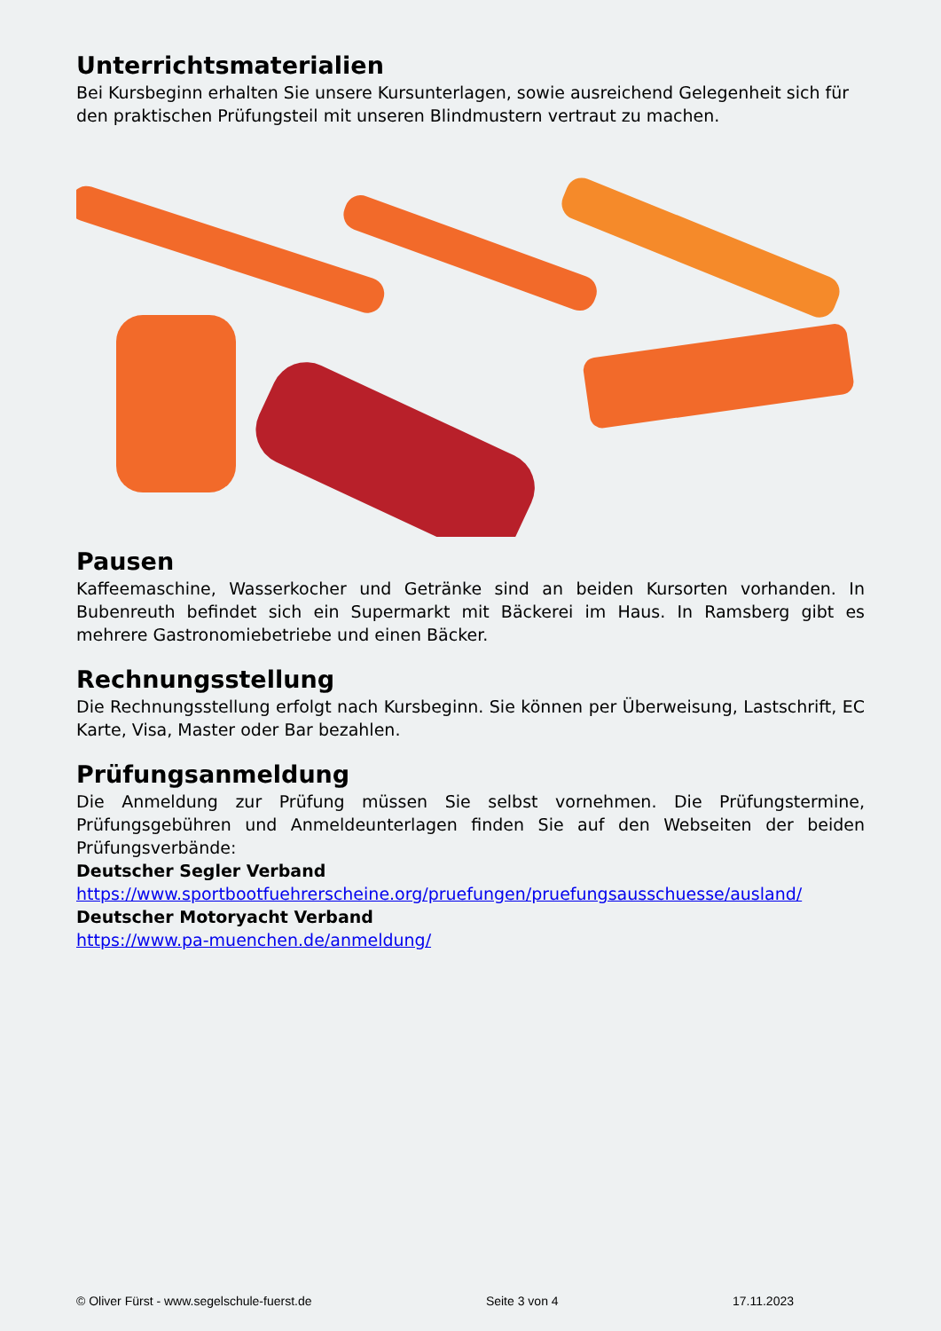Unterrichtsmaterialien
Bei Kursbeginn erhalten Sie unsere Kursunterlagen, sowie ausreichend Gelegenheit sich für den praktischen Prüfungsteil mit unseren Blindmustern vertraut zu machen.
Pausen
Kaffeemaschine, Wasserkocher und Getränke sind an beiden Kursorten vorhanden. In Bubenreuth befindet sich ein Supermarkt mit Bäckerei im Haus. In Ramsberg gibt es mehrere Gastronomiebetriebe und einen Bäcker.
Rechnungsstellung
Die Rechnungsstellung erfolgt nach Kursbeginn. Sie können per Überweisung, Lastschrift, EC Karte, Visa, Master oder Bar bezahlen.
Prüfungsanmeldung
Die Anmeldung zur Prüfung müssen Sie selbst vornehmen. Die Prüfungstermine, Prüfungsgebühren und Anmeldeunterlagen finden Sie auf den Webseiten der beiden Prüfungsverbände:
Deutscher Segler Verband
https://www.sportbootfuehrerscheine.org/pruefungen/pruefungsausschuesse/ausland/
Deutscher Motoryacht Verband
https://www.pa-muenchen.de/anmeldung/
© Oliver Fürst - www.segelschule-fuerst.de Seite 3 von 4 17.11.2023